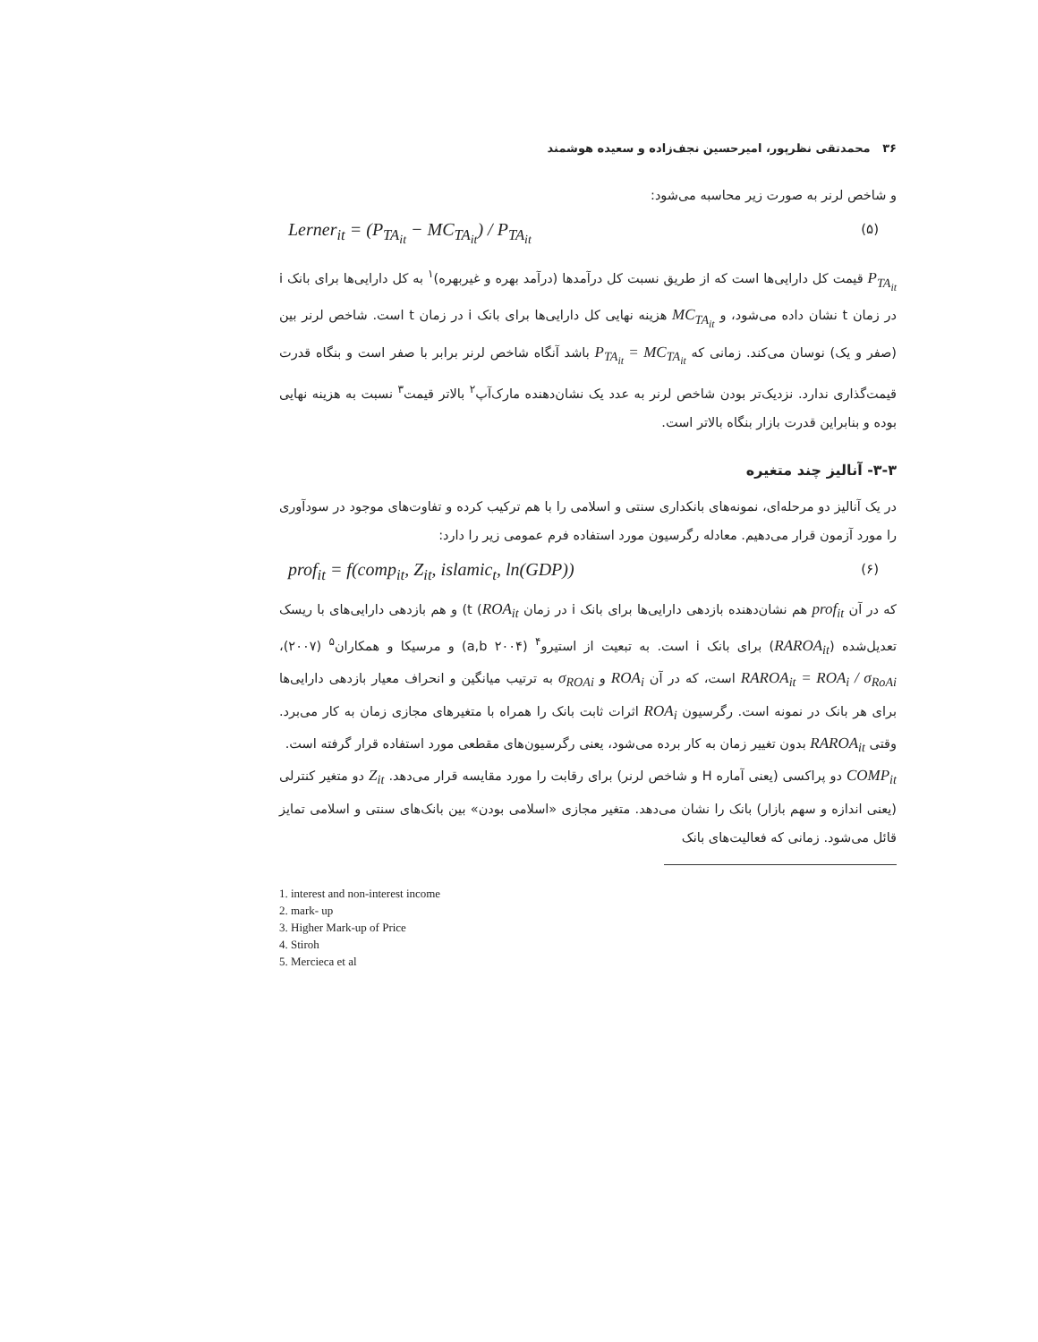۳۶ محمدتقی نظرپور، امیرحسین نجف‌زاده و سعیده هوشمند
و شاخص لرنر به صورت زیر محاسبه می‌شود:
Lerner<sub>it</sub> = (P<sub>TA<sub>it</sub></sub> − MC<sub>TA<sub>it</sub></sub>) / P<sub>TA<sub>it</sub></sub> (۵)
P<sub>TA<sub>it</sub></sub> قیمت کل دارایی‌ها است که از طریق نسبت کل درآمدها (درآمد بهره و غیربهره)<sup>۱</sup> به کل دارایی‌ها برای بانک i در زمان t نشان داده می‌شود، و MC<sub>TA<sub>it</sub></sub> هزینه نهایی کل دارایی‌ها برای بانک i در زمان t است. شاخص لرنر بین (صفر و یک) نوسان می‌کند. زمانی که P<sub>TA<sub>it</sub></sub> = MC<sub>TA<sub>it</sub></sub> باشد آنگاه شاخص لرنر برابر با صفر است و بنگاه قدرت قیمت‌گذاری ندارد. نزدیک‌تر بودن شاخص لرنر به عدد یک نشان‌دهنده مارک‌آپ<sup>۲</sup> بالاتر قیمت<sup>۳</sup> نسبت به هزینه نهایی بوده و بنابراین قدرت بازار بنگاه بالاتر است.
۳-۳- آنالیز چند متغیره
در یک آنالیز دو مرحله‌ای، نمونه‌های بانکداری سنتی و اسلامی را با هم ترکیب کرده و تفاوت‌های موجود در سودآوری را مورد آزمون قرار می‌دهیم. معادله رگرسیون مورد استفاده فرم عمومی زیر را دارد:
prof<sub>it</sub> = f(comp<sub>it</sub>, Z<sub>it</sub>, islamic<sub>t</sub>, ln(GDP)) (۶)
که در آن prof<sub>it</sub> هم نشان‌دهنده بازدهی دارایی‌ها برای بانک i در زمان t (ROA<sub>it</sub>) و هم بازدهی دارایی‌های با ریسک تعدیل‌شده (RAROA<sub>it</sub>) برای بانک i است. به تبعیت از استیرو<sup>۴</sup> (۲۰۰۴ a,b) و مرسیکا و همکاران<sup>۵</sup> (۲۰۰۷)، RAROA<sub>it</sub> = ROA<sub>i</sub> / σ<sub>RoAi</sub> است، که در آن ROA<sub>i</sub> و σ<sub>ROAi</sub> به ترتیب میانگین و انحراف معیار بازدهی دارایی‌ها برای هر بانک در نمونه است. رگرسیون ROA<sub>i</sub> اثرات ثابت بانک را همراه با متغیرهای مجازی زمان به کار می‌برد. وقتی RAROA<sub>it</sub> بدون تغییر زمان به کار برده می‌شود، یعنی رگرسیون‌های مقطعی مورد استفاده قرار گرفته است.
COMP<sub>it</sub> دو پراکسی (یعنی آماره H و شاخص لرنر) برای رقابت را مورد مقایسه قرار می‌دهد. Z<sub>it</sub> دو متغیر کنترلی (یعنی اندازه و سهم بازار) بانک را نشان می‌دهد. متغیر مجازی «اسلامی بودن» بین بانک‌های سنتی و اسلامی تمایز قائل می‌شود. زمانی که فعالیت‌های بانک
1. interest and non-interest income
2. mark- up
3. Higher Mark-up of Price
4. Stiroh
5. Mercieca et al